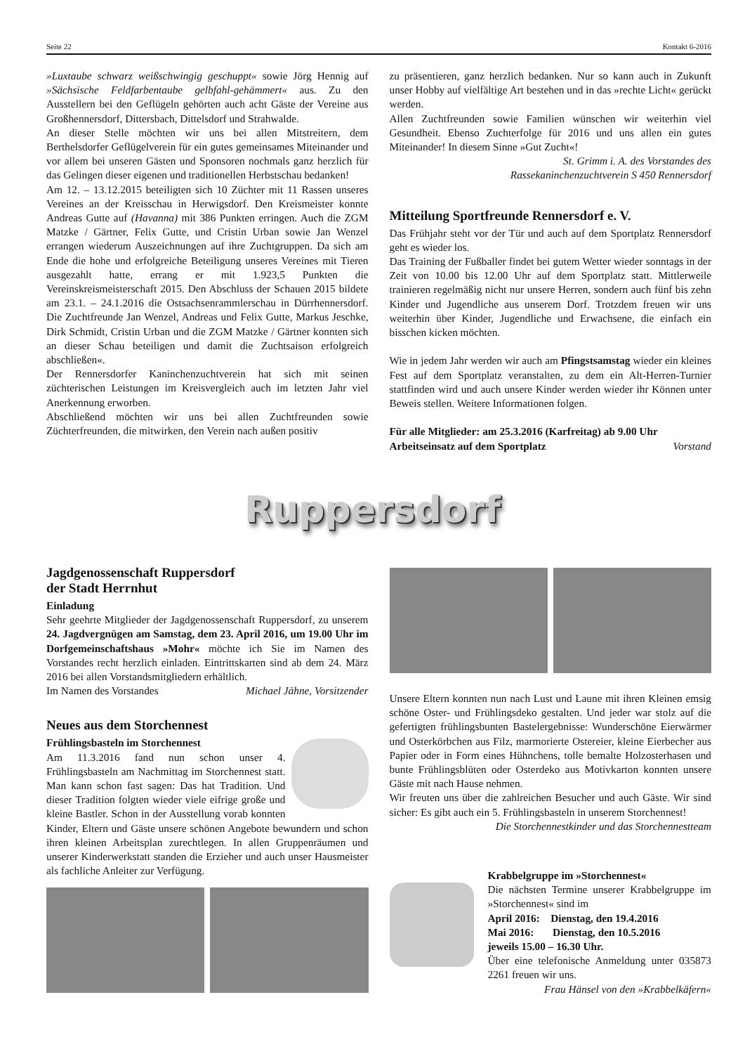Seite 22 Kontakt 6-2016
»Luxtaube schwarz weißschwingig geschuppt« sowie Jörg Hennig auf »Sächsische Feldfarbentaube gelbfahl-gehämmert« aus. Zu den Ausstellern bei den Geflügeln gehörten auch acht Gäste der Vereine aus Großhennersdorf, Dittersbach, Dittelsdorf und Strahwalde.
An dieser Stelle möchten wir uns bei allen Mitstreitern, dem Berthelsdorfer Geflügelverein für ein gutes gemeinsames Miteinander und vor allem bei unseren Gästen und Sponsoren nochmals ganz herzlich für das Gelingen dieser eigenen und traditionellen Herbstschau bedanken!
Am 12. – 13.12.2015 beteiligten sich 10 Züchter mit 11 Rassen unseres Vereines an der Kreisschau in Herwigsdorf. Den Kreismeister konnte Andreas Gutte auf (Havanna) mit 386 Punkten erringen. Auch die ZGM Matzke / Gärtner, Felix Gutte, und Cristin Urban sowie Jan Wenzel errangen wiederum Auszeichnungen auf ihre Zuchtgruppen. Da sich am Ende die hohe und erfolgreiche Beteiligung unseres Vereines mit Tieren ausgezahlt hatte, errang er mit 1.923,5 Punkten die Vereinskreismeisterschaft 2015. Den Abschluss der Schauen 2015 bildete am 23.1. – 24.1.2016 die Ostsachsenrammlerschau in Dürrhennersdorf. Die Zuchtfreunde Jan Wenzel, Andreas und Felix Gutte, Markus Jeschke, Dirk Schmidt, Cristin Urban und die ZGM Matzke / Gärtner konnten sich an dieser Schau beteiligen und damit die Zuchtsaison erfolgreich abschließen«.
Der Rennersdorfer Kaninchenzuchtverein hat sich mit seinen züchterischen Leistungen im Kreisvergleich auch im letzten Jahr viel Anerkennung erworben.
Abschließend möchten wir uns bei allen Zuchtfreunden sowie Züchterfreunden, die mitwirken, den Verein nach außen positiv
zu präsentieren, ganz herzlich bedanken. Nur so kann auch in Zukunft unser Hobby auf vielfältige Art bestehen und in das »rechte Licht« gerückt werden.
Allen Zuchtfreunden sowie Familien wünschen wir weiterhin viel Gesundheit. Ebenso Zuchterfolge für 2016 und uns allen ein gutes Miteinander! In diesem Sinne »Gut Zucht«!
St. Grimm i. A. des Vorstandes des
Rassekaninchenzuchtverein S 450 Rennersdorf
Mitteilung Sportfreunde Rennersdorf e. V.
Das Frühjahr steht vor der Tür und auch auf dem Sportplatz Rennersdorf geht es wieder los.
Das Training der Fußballer findet bei gutem Wetter wieder sonntags in der Zeit von 10.00 bis 12.00 Uhr auf dem Sportplatz statt. Mittlerweile trainieren regelmäßig nicht nur unsere Herren, sondern auch fünf bis zehn Kinder und Jugendliche aus unserem Dorf. Trotzdem freuen wir uns weiterhin über Kinder, Jugendliche und Erwachsene, die einfach ein bisschen kicken möchten.
Wie in jedem Jahr werden wir auch am Pfingstsamstag wieder ein kleines Fest auf dem Sportplatz veranstalten, zu dem ein Alt-Herren-Turnier stattfinden wird und auch unsere Kinder werden wieder ihr Können unter Beweis stellen. Weitere Informationen folgen.
Für alle Mitglieder: am 25.3.2016 (Karfreitag) ab 9.00 Uhr
Arbeitseinsatz auf dem Sportplatz Vorstand
Ruppersdorf
Jagdgenossenschaft Ruppersdorf
der Stadt Herrnhut
Einladung
Sehr geehrte Mitglieder der Jagdgenossenschaft Ruppersdorf, zu unserem 24. Jagdvergnügen am Samstag, dem 23. April 2016, um 19.00 Uhr im Dorfgemeinschaftshaus »Mohr« möchte ich Sie im Namen des Vorstandes recht herzlich einladen. Eintrittskarten sind ab dem 24. März 2016 bei allen Vorstandsmitgliedern erhältlich.
Im Namen des Vorstandes Michael Jähne, Vorsitzender
Neues aus dem Storchennest
Frühlingsbasteln im Storchennest
Am 11.3.2016 fand nun schon unser 4. Frühlingsbasteln am Nachmittag im Storchennest statt. Man kann schon fast sagen: Das hat Tradition. Und dieser Tradition folgten wieder viele eifrige große und kleine Bastler. Schon in der Ausstellung vorab konnten Kinder, Eltern und Gäste unsere schönen Angebote bewundern und schon ihren kleinen Arbeitsplan zurechtlegen. In allen Gruppenräumen und unserer Kinderwerkstatt standen die Erzieher und auch unser Hausmeister als fachliche Anleiter zur Verfügung.
Unsere Eltern konnten nun nach Lust und Laune mit ihren Kleinen emsig schöne Oster- und Frühlingsdeko gestalten. Und jeder war stolz auf die gefertigten frühlingsbunten Bastelergebnisse: Wunderschöne Eierwärmer und Osterkörbchen aus Filz, marmorierte Ostereier, kleine Eierbecher aus Papier oder in Form eines Hühnchens, tolle bemalte Holzosterhasen und bunte Frühlingsblüten oder Osterdeko aus Motivkarton konnten unsere Gäste mit nach Hause nehmen.
Wir freuten uns über die zahlreichen Besucher und auch Gäste. Wir sind sicher: Es gibt auch ein 5. Frühlingsbasteln in unserem Storchennest!
Die Storchennestkinder und das Storchennestteam
Krabbelgruppe im »Storchennest«
Die nächsten Termine unserer Krabbelgruppe im »Storchennest« sind im
April 2016: Dienstag, den 19.4.2016
Mai 2016: Dienstag, den 10.5.2016
jeweils 15.00 – 16.30 Uhr.
Über eine telefonische Anmeldung unter 035873 2261 freuen wir uns.
Frau Hänsel von den »Krabbelkäfern«